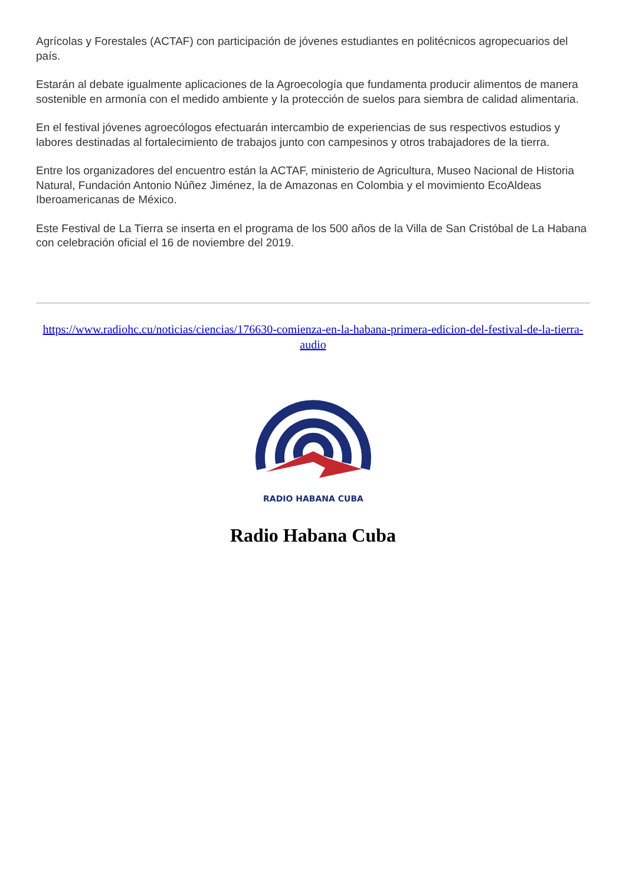Agrícolas y Forestales (ACTAF) con participación de jóvenes estudiantes en politécnicos agropecuarios del país.
Estarán al debate igualmente aplicaciones de la Agroecología que fundamenta producir alimentos de manera sostenible en armonía con el medido ambiente y la protección de suelos para siembra de calidad alimentaria.
En el festival jóvenes agroecólogos efectuarán intercambio de experiencias de sus respectivos estudios y labores destinadas al fortalecimiento de trabajos junto con campesinos y otros trabajadores de la tierra.
Entre los organizadores del encuentro están la ACTAF, ministerio de Agricultura, Museo Nacional de Historia Natural, Fundación Antonio Núñez Jiménez, la de Amazonas en Colombia y el movimiento EcoAldeas Iberoamericanas de México.
Este Festival de La Tierra se inserta en el programa de los 500 años de la Villa de San Cristóbal de La Habana con celebración oficial el 16 de noviembre del 2019.
https://www.radiohc.cu/noticias/ciencias/176630-comienza-en-la-habana-primera-edicion-del-festival-de-la-tierra-audio
RADIO HABANA CUBA
Radio Habana Cuba